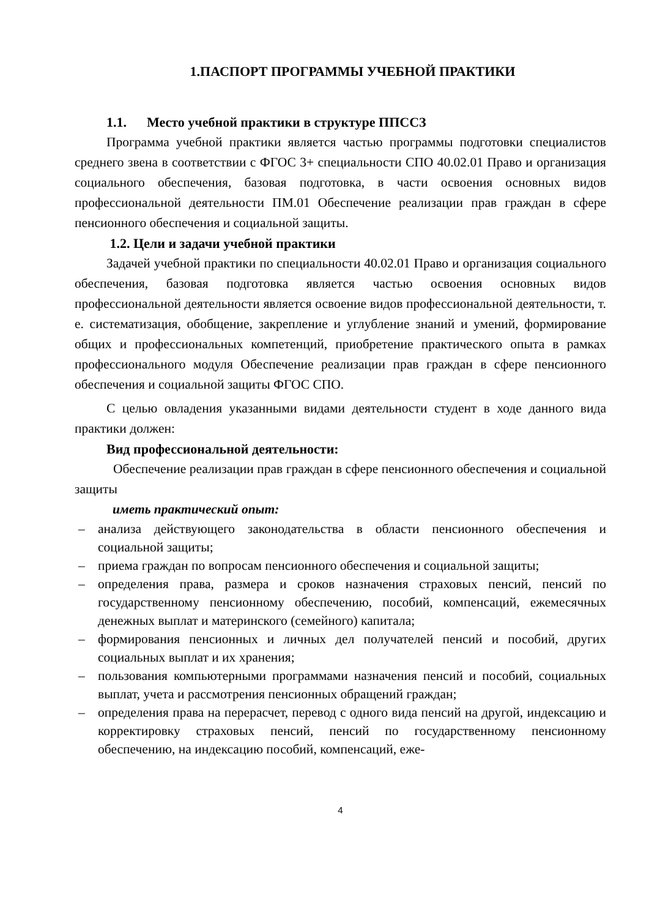1.ПАСПОРТ ПРОГРАММЫ УЧЕБНОЙ ПРАКТИКИ
1.1. Место учебной практики в структуре ППССЗ
Программа учебной практики является частью программы подготовки специалистов среднего звена в соответствии с ФГОС 3+ специальности СПО 40.02.01 Право и организация социального обеспечения, базовая подготовка, в части освоения основных видов профессиональной деятельности ПМ.01 Обеспечение реализации прав граждан в сфере пенсионного обеспечения и социальной защиты.
1.2. Цели и задачи учебной практики
Задачей учебной практики по специальности 40.02.01 Право и организация социального обеспечения, базовая подготовка является частью освоения основных видов профессиональной деятельности является освоение видов профессиональной деятельности, т. е. систематизация, обобщение, закрепление и углубление знаний и умений, формирование общих и профессиональных компетенций, приобретение практического опыта в рамках профессионального модуля Обеспечение реализации прав граждан в сфере пенсионного обеспечения и социальной защиты ФГОС СПО.
С целью овладения указанными видами деятельности студент в ходе данного вида практики должен:
Вид профессиональной деятельности:
Обеспечение реализации прав граждан в сфере пенсионного обеспечения и социальной защиты
иметь практический опыт:
– анализа действующего законодательства в области пенсионного обеспечения и социальной защиты;
– приема граждан по вопросам пенсионного обеспечения и социальной защиты;
– определения права, размера и сроков назначения страховых пенсий, пенсий по государственному пенсионному обеспечению, пособий, компенсаций, ежемесячных денежных выплат и материнского (семейного) капитала;
– формирования пенсионных и личных дел получателей пенсий и пособий, других социальных выплат и их хранения;
– пользования компьютерными программами назначения пенсий и пособий, социальных выплат, учета и рассмотрения пенсионных обращений граждан;
– определения права на перерасчет, перевод с одного вида пенсий на другой, индексацию и корректировку страховых пенсий, пенсий по государственному пенсионному обеспечению, на индексацию пособий, компенсаций, еже-
4